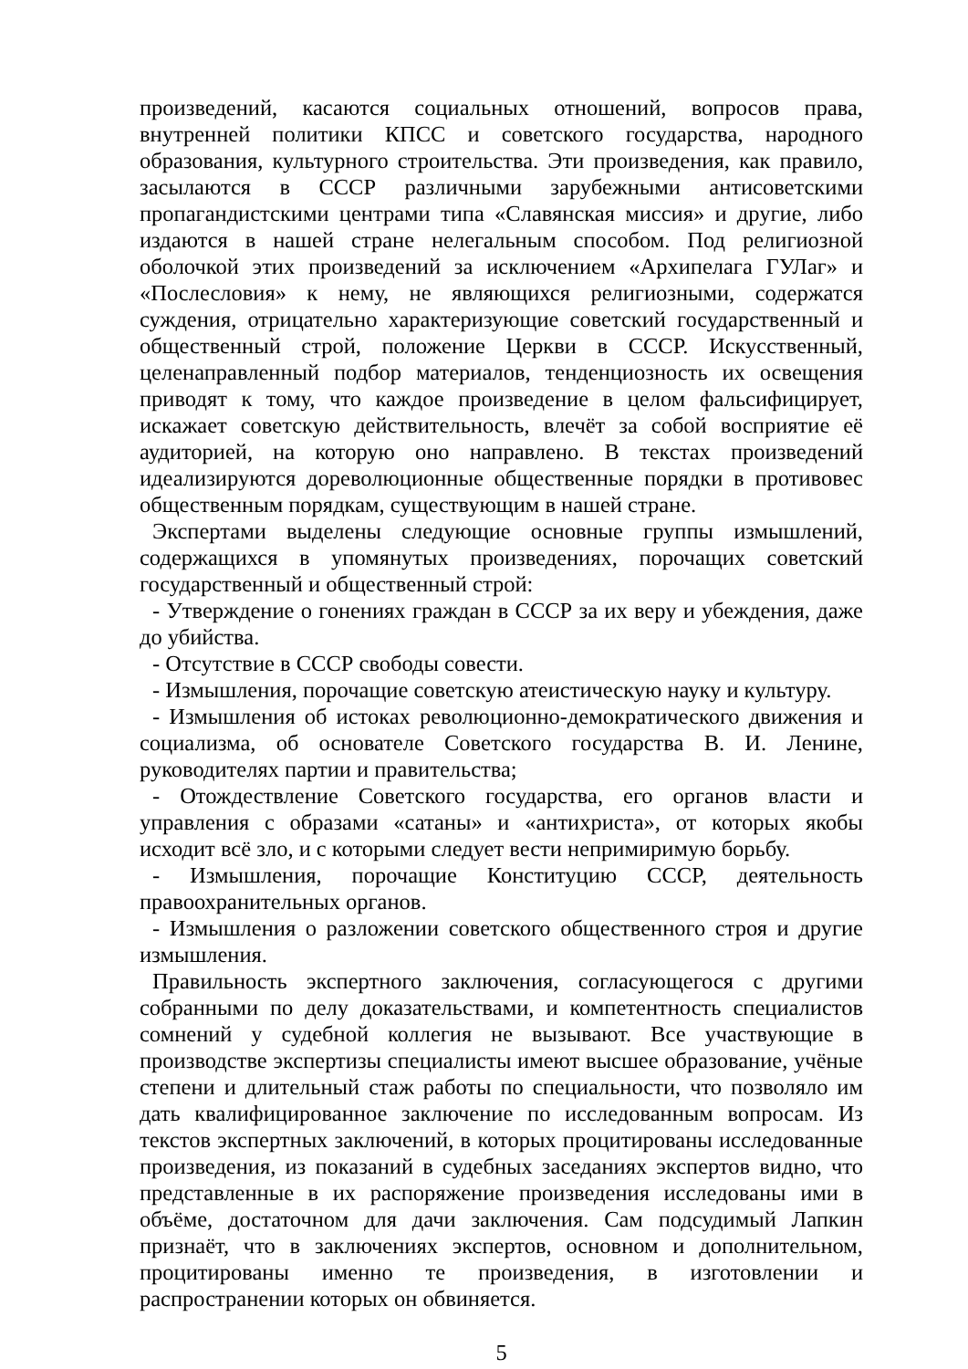произведений, касаются социальных отношений, вопросов права, внутренней политики КПСС и советского государства, народного образования, культурного строительства. Эти произведения, как правило, засылаются в СССР различными зарубежными антисоветскими пропагандистскими центрами типа «Славянская миссия» и другие, либо издаются в нашей стране нелегальным способом. Под религиозной оболочкой этих произведений за исключением «Архипелага ГУЛаг» и «Послесловия» к нему, не являющихся религиозными, содержатся суждения, отрицательно характеризующие советский государственный и общественный строй, положение Церкви в СССР. Искусственный, целенаправленный подбор материалов, тенденциозность их освещения приводят к тому, что каждое произведение в целом фальсифицирует, искажает советскую действительность, влечёт за собой восприятие её аудиторией, на которую оно направлено. В текстах произведений идеализируются дореволюционные общественные порядки в противовес общественным порядкам, существующим в нашей стране.
Экспертами выделены следующие основные группы измышлений, содержащихся в упомянутых произведениях, порочащих советский государственный и общественный строй:
- Утверждение о гонениях граждан в СССР за их веру и убеждения, даже до убийства.
- Отсутствие в СССР свободы совести.
- Измышления, порочащие советскую атеистическую науку и культуру.
- Измышления об истоках революционно-демократического движения и социализма, об основателе Советского государства В. И. Ленине, руководителях партии и правительства;
- Отождествление Советского государства, его органов власти и управления с образами «сатаны» и «антихриста», от которых якобы исходит всё зло, и с которыми следует вести непримиримую борьбу.
- Измышления, порочащие Конституцию СССР, деятельность правоохранительных органов.
- Измышления о разложении советского общественного строя и другие измышления.
Правильность экспертного заключения, согласующегося с другими собранными по делу доказательствами, и компетентность специалистов сомнений у судебной коллегия не вызывают. Все участвующие в производстве экспертизы специалисты имеют высшее образование, учёные степени и длительный стаж работы по специальности, что позволяло им дать квалифицированное заключение по исследованным вопросам. Из текстов экспертных заключений, в которых процитированы исследованные произведения, из показаний в судебных заседаниях экспертов видно, что представленные в их распоряжение произведения исследованы ими в объёме, достаточном для дачи заключения. Сам подсудимый Лапкин признаёт, что в заключениях экспертов, основном и дополнительном, процитированы именно те произведения, в изготовлении и распространении которых он обвиняется.
5